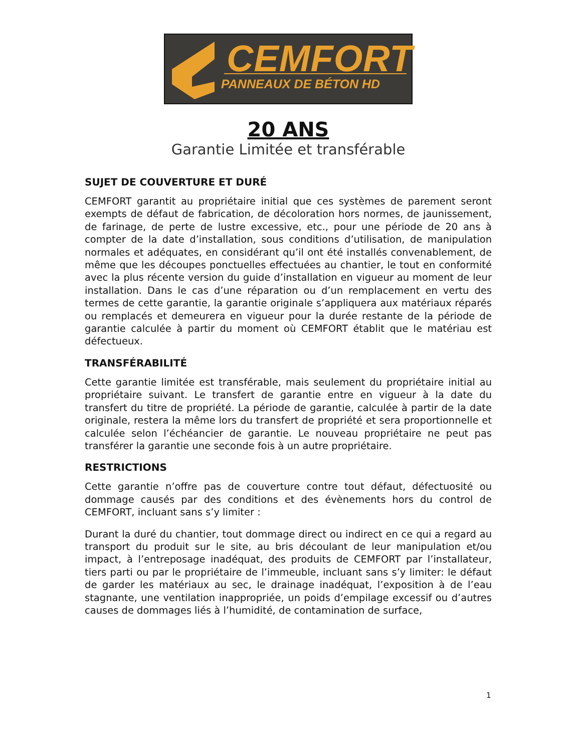CEMFORT
PANNEAUX DE BÉTON HD
20 ANS
Garantie Limitée et transférable
SUJET DE COUVERTURE ET DURÉ
CEMFORT garantit au propriétaire initial que ces systèmes de parement seront exempts de défaut de fabrication, de décoloration hors normes, de jaunissement, de farinage, de perte de lustre excessive, etc., pour une période de 20 ans à compter de la date d’installation, sous conditions d’utilisation, de manipulation normales et adéquates, en considérant qu’il ont été installés convenablement, de même que les découpes ponctuelles effectuées au chantier, le tout en conformité avec la plus récente version du guide d’installation en vigueur au moment de leur installation. Dans le cas d’une réparation ou d’un remplacement en vertu des termes de cette garantie, la garantie originale s’appliquera aux matériaux réparés ou remplacés et demeurera en vigueur pour la durée restante de la période de garantie calculée à partir du moment où CEMFORT établit que le matériau est défectueux.
TRANSFÉRABILITÉ
Cette garantie limitée est transférable, mais seulement du propriétaire initial au propriétaire suivant. Le transfert de garantie entre en vigueur à la date du transfert du titre de propriété. La période de garantie, calculée à partir de la date originale, restera la même lors du transfert de propriété et sera proportionnelle et calculée selon l’échéancier de garantie. Le nouveau propriétaire ne peut pas transférer la garantie une seconde fois à un autre propriétaire.
RESTRICTIONS
Cette garantie n’offre pas de couverture contre tout défaut, défectuosité ou dommage causés par des conditions et des évènements hors du control de CEMFORT, incluant sans s’y limiter :
Durant la duré du chantier, tout dommage direct ou indirect en ce qui a regard au transport du produit sur le site, au bris découlant de leur manipulation et/ou impact, à l’entreposage inadéquat, des produits de CEMFORT par l’installateur, tiers parti ou par le propriétaire de l’immeuble, incluant sans s’y limiter: le défaut de garder les matériaux au sec, le drainage inadéquat, l’exposition à de l’eau stagnante, une ventilation inappropriée, un poids d’empilage excessif ou d’autres causes de dommages liés à l’humidité, de contamination de surface,
1